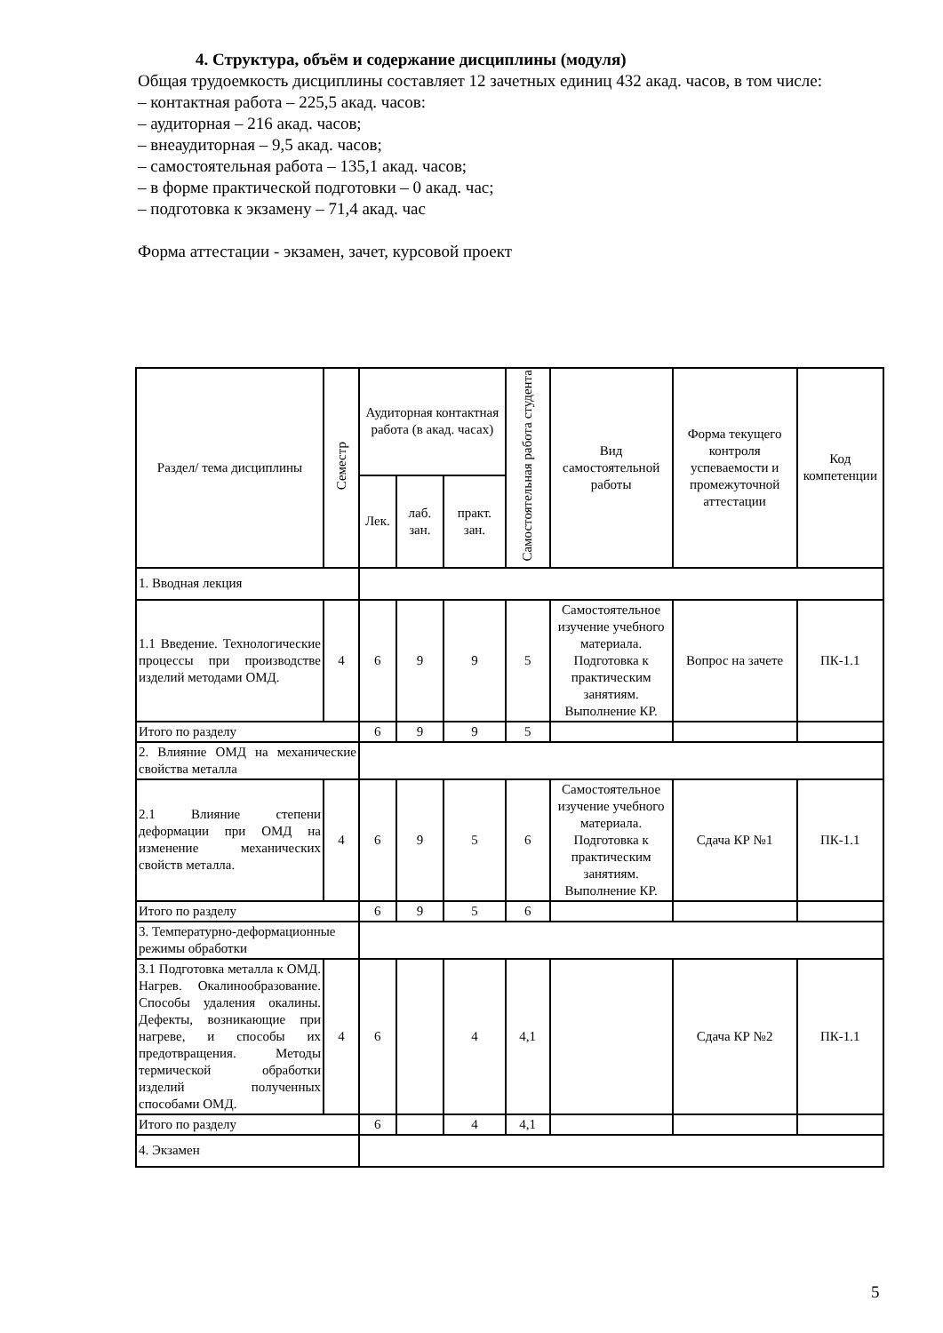4. Структура, объём и содержание дисциплины (модуля)
Общая трудоемкость дисциплины составляет 12 зачетных единиц 432 акад. часов, в том числе:
– контактная работа – 225,5 акад. часов:
– аудиторная – 216 акад. часов;
– внеаудиторная – 9,5 акад. часов;
– самостоятельная работа – 135,1 акад. часов;
– в форме практической подготовки – 0 акад. час;
– подготовка к экзамену – 71,4 акад. час
Форма аттестации - экзамен, зачет, курсовой проект
| Раздел/ тема дисциплины | Семестр | Аудиторная контактная работа (в акад. часах) | | | Самостоятельная работа студента | Вид самостоятельной работы | Форма текущего контроля успеваемости и промежуточной аттестации | Код компетенции |
| --- | --- | --- | --- | --- | --- | --- | --- | --- |
| | | Лек. | лаб. зан. | практ. зан. | | | | |
| 1. Вводная лекция | | | | | | | | |
| 1.1 Введение. Технологические процессы при производстве изделий методами ОМД. | 4 | 6 | 9 | 9 | 5 | Самостоятельное изучение учебного материала. Подготовка к практическим занятиям. Выполнение КР. | Вопрос на зачете | ПК-1.1 |
| Итого по разделу | | 6 | 9 | 9 | 5 | | | |
| 2. Влияние ОМД на механические свойства металла | | | | | | | | |
| 2.1 Влияние степени деформации при ОМД на изменение механических свойств металла. | 4 | 6 | 9 | 5 | 6 | Самостоятельное изучение учебного материала. Подготовка к практическим занятиям. Выполнение КР. | Сдача КР №1 | ПК-1.1 |
| Итого по разделу | | 6 | 9 | 5 | 6 | | | |
| 3. Температурно-деформационные режимы обработки | | | | | | | | |
| 3.1 Подготовка металла к ОМД. Нагрев. Окалинообразование. Способы удаления окалины. Дефекты, возникающие при нагреве, и способы их предотвращения. Методы термической обработки изделий полученных способами ОМД. | 4 | 6 | | 4 | 4,1 | | Сдача КР №2 | ПК-1.1 |
| Итого по разделу | | 6 | | 4 | 4,1 | | | |
| 4. Экзамен | | | | | | | | |
5